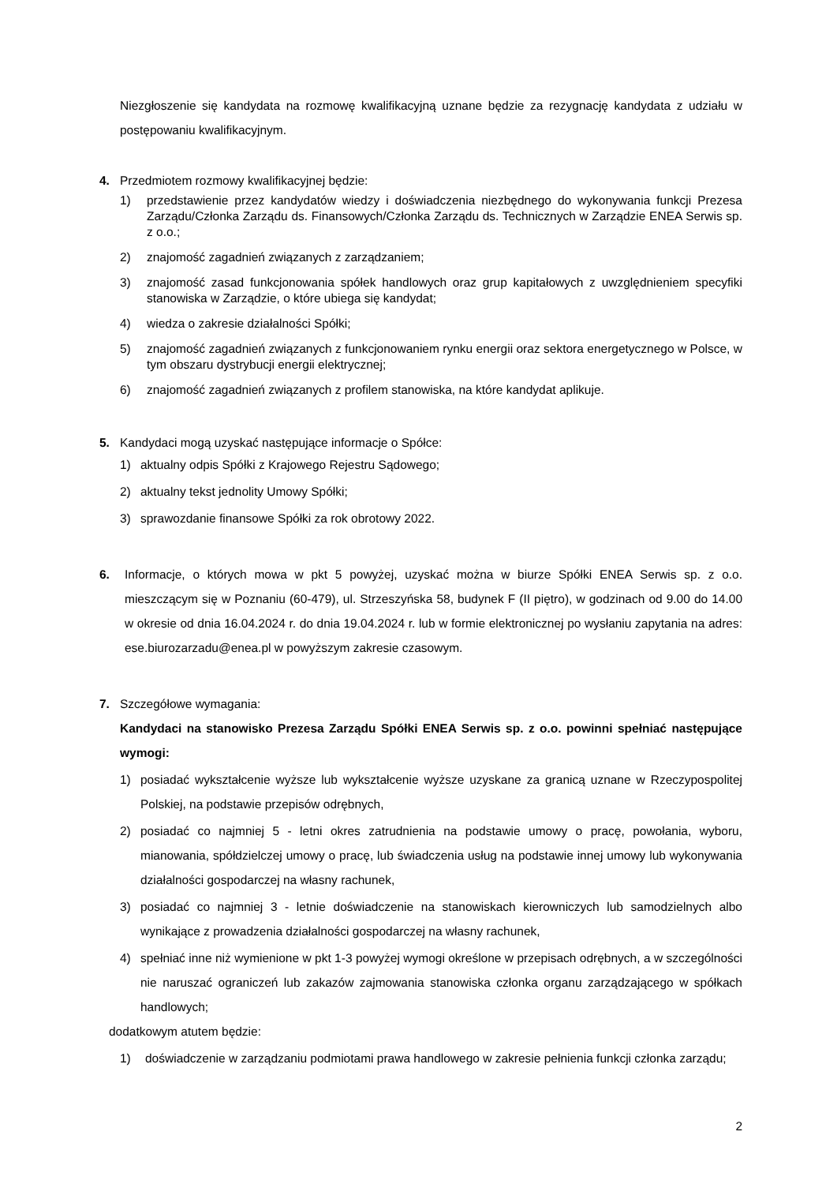Niezgłoszenie się kandydata na rozmowę kwalifikacyjną uznane będzie za rezygnację kandydata z udziału w postępowaniu kwalifikacyjnym.
4. Przedmiotem rozmowy kwalifikacyjnej będzie:
1) przedstawienie przez kandydatów wiedzy i doświadczenia niezbędnego do wykonywania funkcji Prezesa Zarządu/Członka Zarządu ds. Finansowych/Członka Zarządu ds. Technicznych w Zarządzie ENEA Serwis sp. z o.o.;
2) znajomość zagadnień związanych z zarządzaniem;
3) znajomość zasad funkcjonowania spółek handlowych oraz grup kapitałowych z uwzględnieniem specyfiki stanowiska w Zarządzie, o które ubiega się kandydat;
4) wiedza o zakresie działalności Spółki;
5) znajomość zagadnień związanych z funkcjonowaniem rynku energii oraz sektora energetycznego w Polsce, w tym obszaru dystrybucji energii elektrycznej;
6) znajomość zagadnień związanych z profilem stanowiska, na które kandydat aplikuje.
5. Kandydaci mogą uzyskać następujące informacje o Spółce:
1) aktualny odpis Spółki z Krajowego Rejestru Sądowego;
2) aktualny tekst jednolity Umowy Spółki;
3) sprawozdanie finansowe Spółki za rok obrotowy 2022.
6. Informacje, o których mowa w pkt 5 powyżej, uzyskać można w biurze Spółki ENEA Serwis sp. z o.o. mieszczącym się w Poznaniu (60-479), ul. Strzeszyńska 58, budynek F (II piętro), w godzinach od 9.00 do 14.00 w okresie od dnia 16.04.2024 r. do dnia 19.04.2024 r. lub w formie elektronicznej po wysłaniu zapytania na adres: ese.biurozarzadu@enea.pl w powyższym zakresie czasowym.
7. Szczegółowe wymagania:
Kandydaci na stanowisko Prezesa Zarządu Spółki ENEA Serwis sp. z o.o. powinni spełniać następujące wymogi:
1) posiadać wykształcenie wyższe lub wykształcenie wyższe uzyskane za granicą uznane w Rzeczypospolitej Polskiej, na podstawie przepisów odrębnych,
2) posiadać co najmniej 5 - letni okres zatrudnienia na podstawie umowy o pracę, powołania, wyboru, mianowania, spółdzielczej umowy o pracę, lub świadczenia usług na podstawie innej umowy lub wykonywania działalności gospodarczej na własny rachunek,
3) posiadać co najmniej 3 - letnie doświadczenie na stanowiskach kierowniczych lub samodzielnych albo wynikające z prowadzenia działalności gospodarczej na własny rachunek,
4) spełniać inne niż wymienione w pkt 1-3 powyżej wymogi określone w przepisach odrębnych, a w szczególności nie naruszać ograniczeń lub zakazów zajmowania stanowiska członka organu zarządzającego w spółkach handlowych;
dodatkowym atutem będzie:
1) doświadczenie w zarządzaniu podmiotami prawa handlowego w zakresie pełnienia funkcji członka zarządu;
2